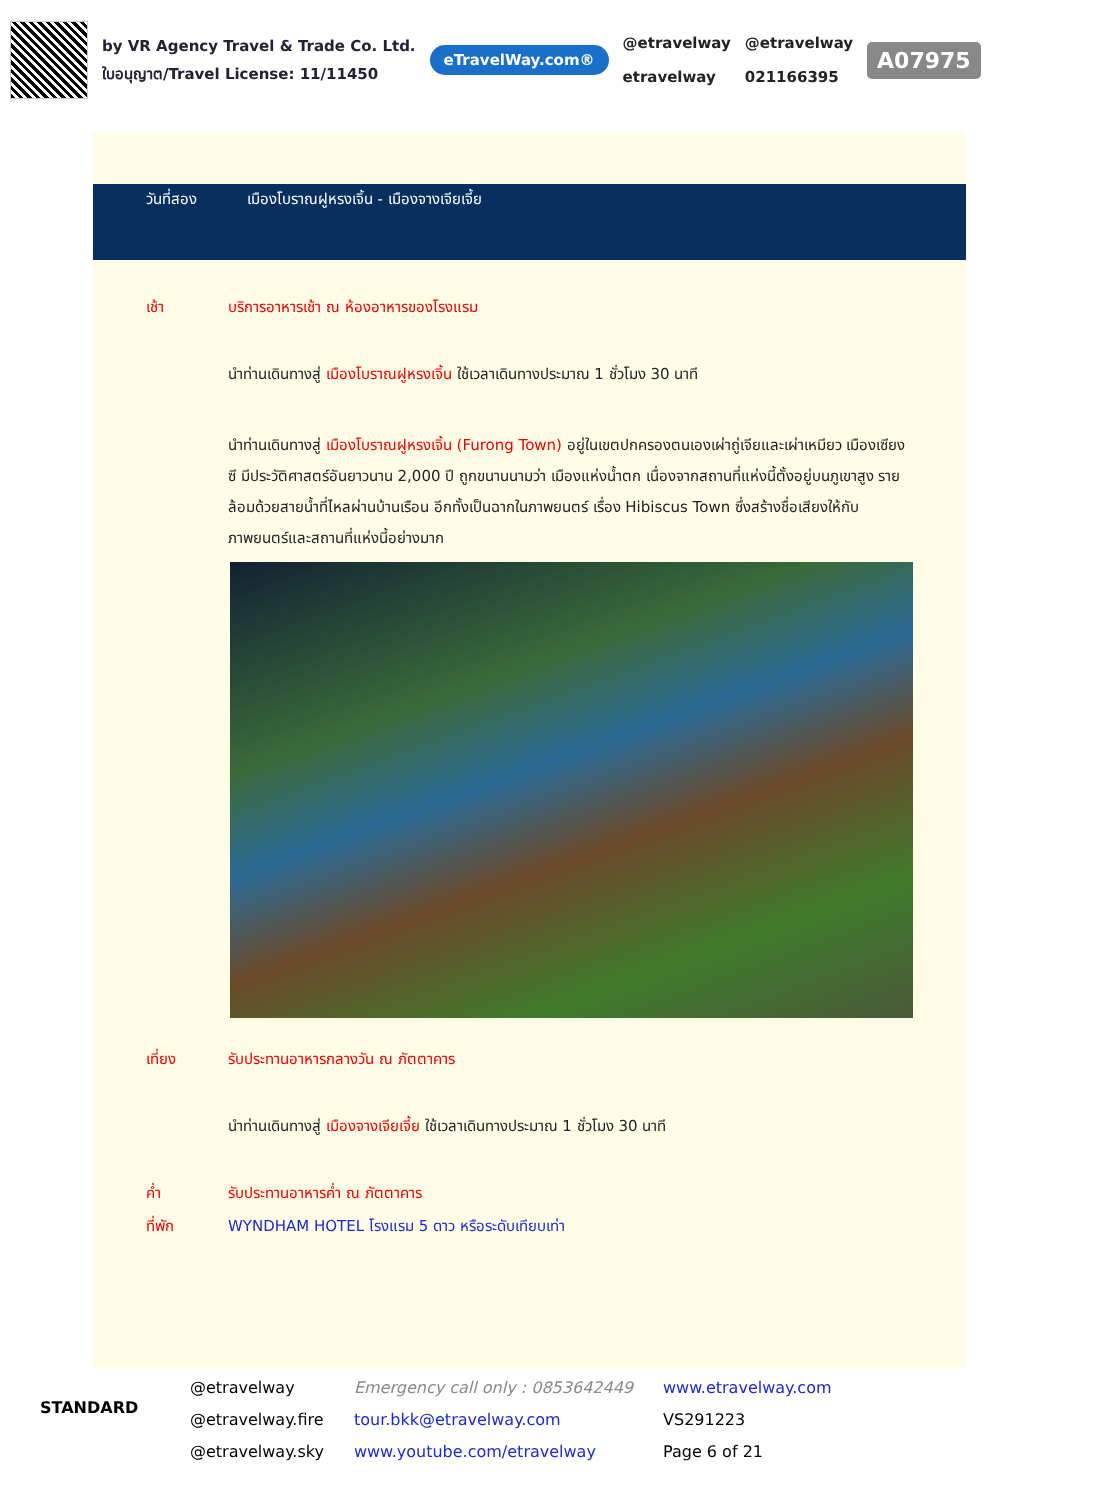by VR Agency Travel & Trade Co. Ltd.
ใบอนุญาต/Travel License: 11/11450
eTravelWay.com®
@etravelway
etravelway
@etravelway
021166395
A07975
วันที่สอง เมืองโบราณฝูหรงเจิ้น - เมืองจางเจียเจี้ย
เช้า บริการอาหารเช้า ณ ห้องอาหารของโรงแรม
นำท่านเดินทางสู่ เมืองโบราณฝูหรงเจิ้น ใช้เวลาเดินทางประมาณ 1 ชั่วโมง 30 นาที
นำท่านเดินทางสู่ เมืองโบราณฝูหรงเจิ้น (Furong Town) อยู่ในเขตปกครองตนเองเผ่าถู่เจียและเผ่าเหมียว เมืองเซียงซี มีประวัติศาสตร์อันยาวนาน 2,000 ปี ถูกขนานนามว่า เมืองแห่งน้ำตก เนื่องจากสถานที่แห่งนี้ตั้งอยู่บนภูเขาสูง รายล้อมด้วยสายน้ำที่ไหลผ่านบ้านเรือน อีกทั้งเป็นฉากในภาพยนตร์ เรื่อง Hibiscus Town ซึ่งสร้างชื่อเสียงให้กับภาพยนตร์และสถานที่แห่งนี้อย่างมาก
เที่ยง รับประทานอาหารกลางวัน ณ ภัตตาคาร
นำท่านเดินทางสู่ เมืองจางเจียเจี้ย ใช้เวลาเดินทางประมาณ 1 ชั่วโมง 30 นาที
ค่ำ รับประทานอาหารค่ำ ณ ภัตตาคาร
ที่พัก WYNDHAM HOTEL โรงแรม 5 ดาว หรือระดับเทียบเท่า
STANDARD
@etravelway
@etravelway.fire
@etravelway.sky
Emergency call only : 0853642449
tour.bkk@etravelway.com
www.youtube.com/etravelway
www.etravelway.com
VS291223
Page 6 of 21